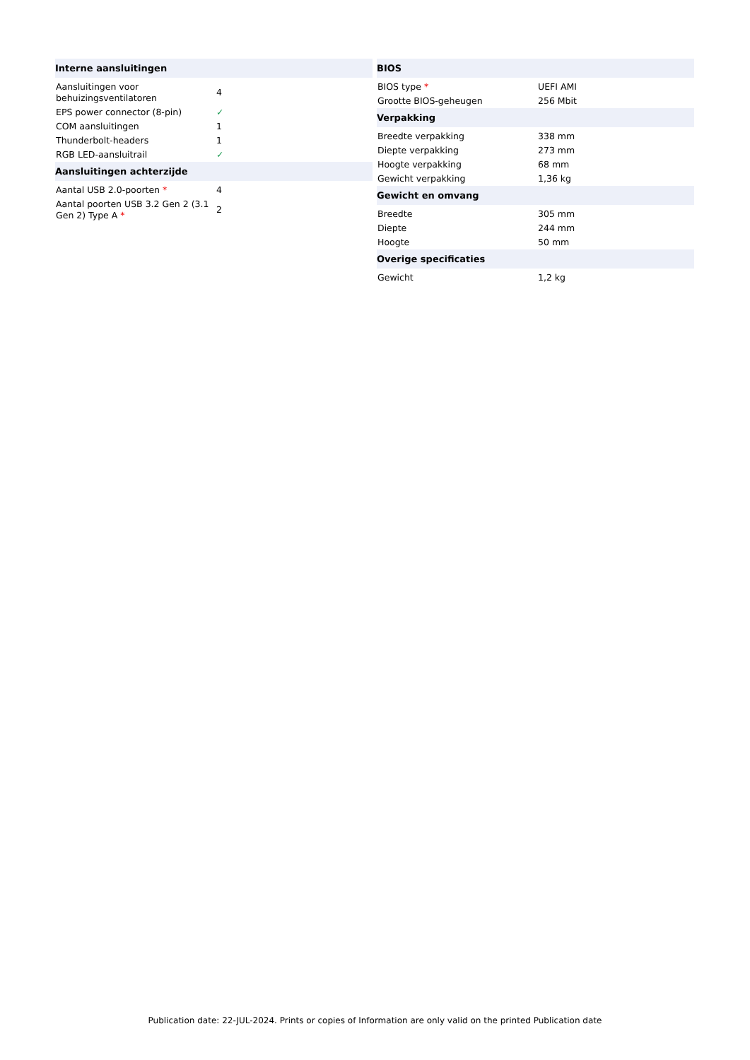| Interne aansluitingen | |
| --- | --- |
| Aansluitingen voor behuizingsventilatoren | 4 |
| EPS power connector (8-pin) | ✓ |
| COM aansluitingen | 1 |
| Thunderbolt-headers | 1 |
| RGB LED-aansluitrail | ✓ |
| Aansluitingen achterzijde | |
| Aantal USB 2.0-poorten * | 4 |
| Aantal poorten USB 3.2 Gen 2 (3.1 Gen 2) Type A * | 2 |
| BIOS | |
| --- | --- |
| BIOS type * | UEFI AMI |
| Grootte BIOS-geheugen | 256 Mbit |
| Verpakking | |
| Breedte verpakking | 338 mm |
| Diepte verpakking | 273 mm |
| Hoogte verpakking | 68 mm |
| Gewicht verpakking | 1,36 kg |
| Gewicht en omvang | |
| Breedte | 305 mm |
| Diepte | 244 mm |
| Hoogte | 50 mm |
| Overige specificaties | |
| Gewicht | 1,2 kg |
Publication date: 22-JUL-2024. Prints or copies of Information are only valid on the printed Publication date